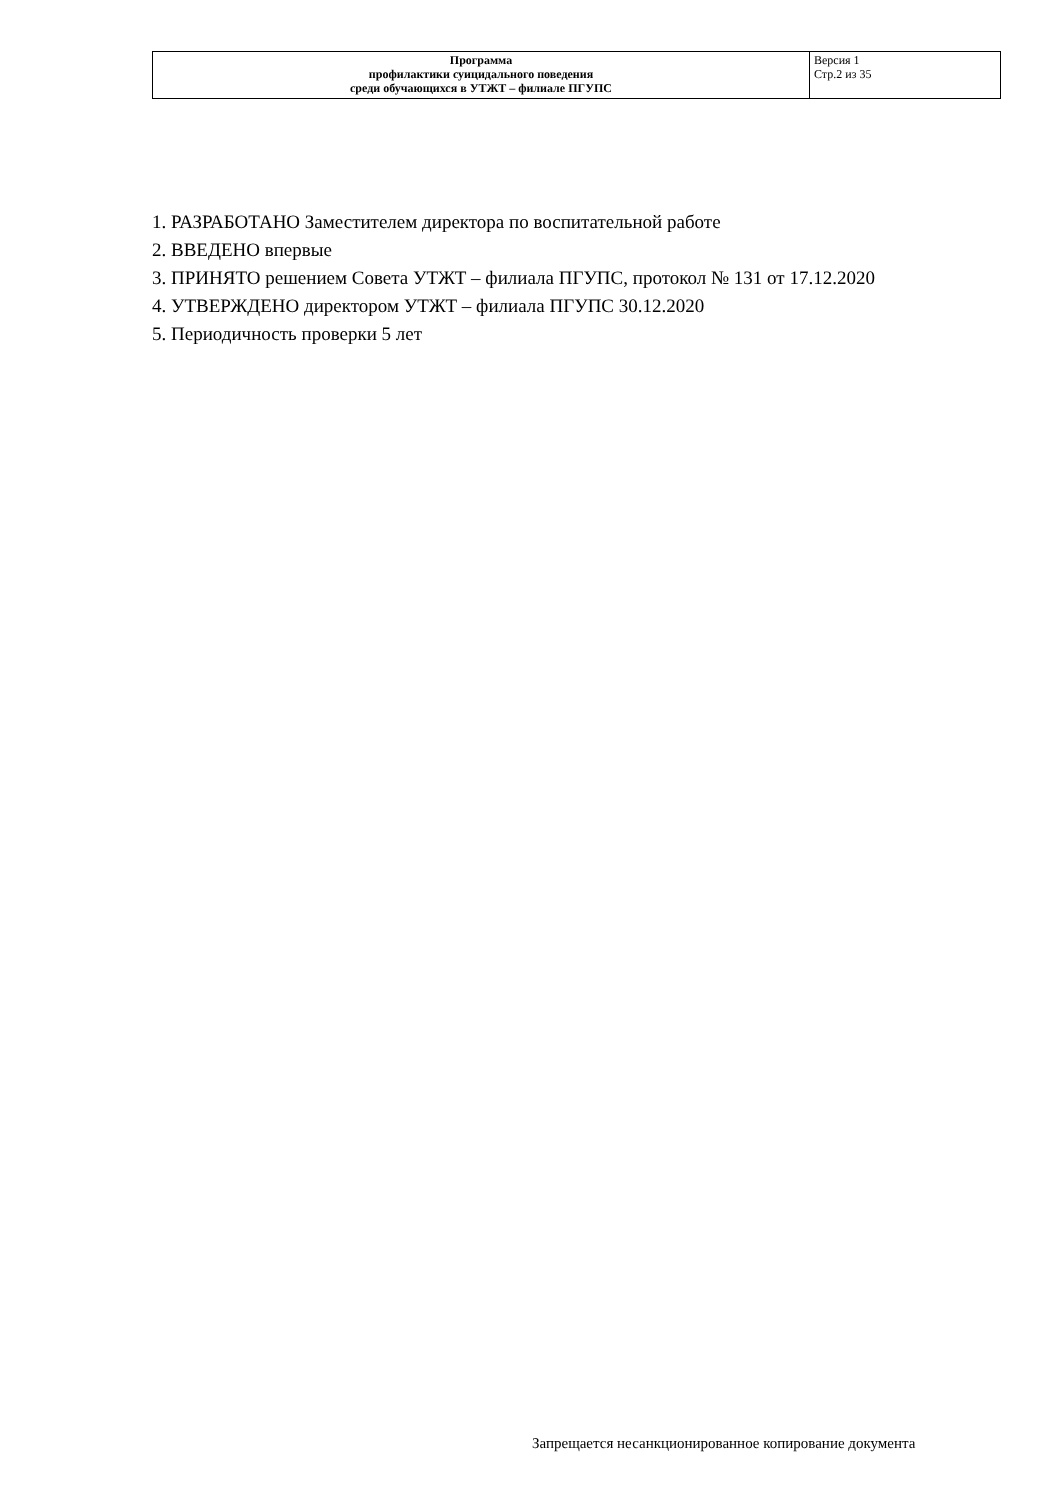| Программа профилактики суицидального поведения среди обучающихся в УТЖТ – филиале ПГУПС | Версия 1 Стр.2 из 35 |
1. РАЗРАБОТАНО Заместителем директора по воспитательной работе
2. ВВЕДЕНО впервые
3. ПРИНЯТО решением Совета УТЖТ – филиала ПГУПС, протокол № 131 от 17.12.2020
4. УТВЕРЖДЕНО директором УТЖТ – филиала ПГУПС 30.12.2020
5. Периодичность проверки 5 лет
Запрещается несанкционированное копирование документа